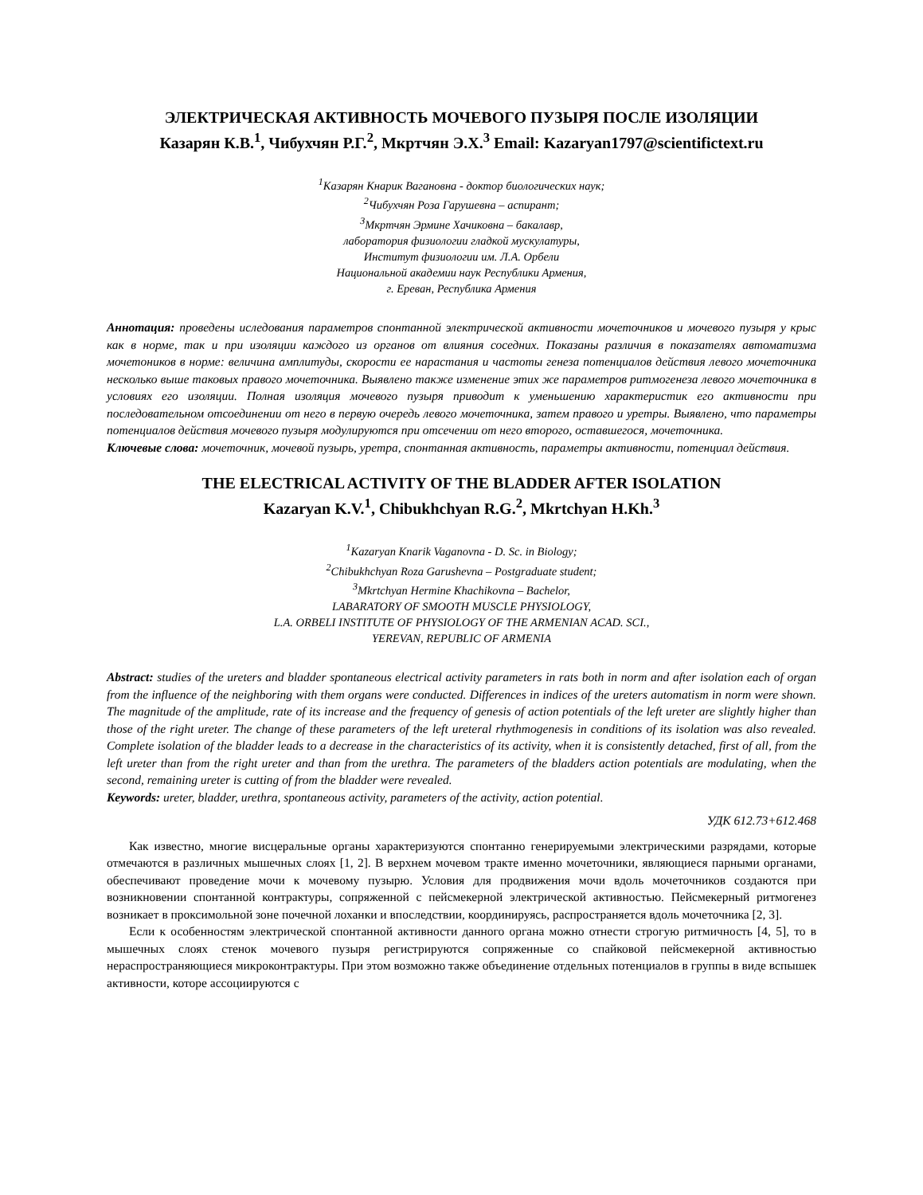ЭЛЕКТРИЧЕСКАЯ АКТИВНОСТЬ МОЧЕВОГО ПУЗЫРЯ ПОСЛЕ ИЗОЛЯЦИИ
Казарян К.В.<sup>1</sup>, Чибухчян Р.Г.<sup>2</sup>, Мкртчян Э.Х.<sup>3</sup> Email: Kazaryan1797@scientifictext.ru
<sup>1</sup> Казарян Кнарик Вагановна - доктор биологических наук;
<sup>2</sup> Чибухчян Роза Гарушевна – аспирант;
<sup>3</sup> Мкртчян Эрмине Хачиковна – бакалавр,
лаборатория физиологии гладкой мускулатуры,
Институт физиологии им. Л.А. Орбели
Национальной академии наук Республики Армения,
г. Ереван, Республика Армения
Аннотация: проведены иследования параметров спонтанной электрической активности мочеточников и мочевого пузыря у крыс как в норме, так и при изоляции каждого из органов от влияния соседних. Показаны различия в показателях автоматизма мочетоников в норме: величина амплитуды, скорости ее нарастания и частоты генеза потенциалов действия левого мочеточника несколько выше таковых правого мочеточника. Выявлено также изменение этих же параметров ритмогенеза левого мочеточника в условиях его изоляции. Полная изоляция мочевого пузыря приводит к уменьшению характеристик его активности при последовательном отсоединении от него в первую очередь левого мочеточника, затем правого и уретры. Выявлено, что параметры потенциалов действия мочевого пузыря модулируются при отсечении от него второго, оставшегося, мочеточника.
Ключевые слова: мочеточник, мочевой пузырь, уретра, спонтанная активность, параметры активности, потенциал действия.
THE ELECTRICAL ACTIVITY OF THE BLADDER AFTER ISOLATION
Kazaryan K.V.<sup>1</sup>, Chibukhchyan R.G.<sup>2</sup>, Mkrtchyan H.Kh.<sup>3</sup>
<sup>1</sup> Kazaryan Knarik Vaganovna - D. Sc. in Biology;
<sup>2</sup> Chibukhchyan Roza Garushevna – Postgraduate student;
<sup>3</sup> Mkrtchyan Hermine Khachikovna – Bachelor,
LABARATORY OF SMOOTH MUSCLE PHYSIOLOGY,
L.A. ORBELI INSTITUTE OF PHYSIOLOGY OF THE ARMENIAN ACAD. SCI.,
YEREVAN, REPUBLIC OF ARMENIA
Abstract: studies of the ureters and bladder spontaneous electrical activity parameters in rats both in norm and after isolation each of organ from the influence of the neighboring with them organs were conducted. Differences in indices of the ureters automatism in norm were shown. The magnitude of the amplitude, rate of its increase and the frequency of genesis of action potentials of the left ureter are slightly higher than those of the right ureter. The change of these parameters of the left ureteral rhythmogenesis in conditions of its isolation was also revealed. Complete isolation of the bladder leads to a decrease in the characteristics of its activity, when it is consistently detached, first of all, from the left ureter than from the right ureter and than from the urethra. The parameters of the bladders action potentials are modulating, when the second, remaining ureter is cutting of from the bladder were revealed.
Keywords: ureter, bladder, urethra, spontaneous activity, parameters of the activity, action potential.
УДК 612.73+612.468
Как известно, многие висцеральные органы характеризуются спонтанно генерируемыми электрическими разрядами, которые отмечаются в различных мышечных слоях [1, 2]. В верхнем мочевом тракте именно мочеточники, являющиеся парными органами, обеспечивают проведение мочи к мочевому пузырю. Условия для продвижения мочи вдоль мочеточников создаются при возникновении спонтанной контрактуры, сопряженной с пейсмекерной электрической активностью. Пейсмекерный ритмогенез возникает в проксимольной зоне почечной лоханки и впоследствии, координируясь, распространяется вдоль мочеточника [2, 3].
Если к особенностям электрической спонтанной активности данного органа можно отнести строгую ритмичность [4, 5], то в мышечных слоях стенок мочевого пузыря регистрируются сопряженные со спайковой пейсмекерной активностью нераспространяющиеся микроконтрактуры. При этом возможно также объединение отдельных потенциалов в группы в виде вспышек активности, которе ассоциируются с